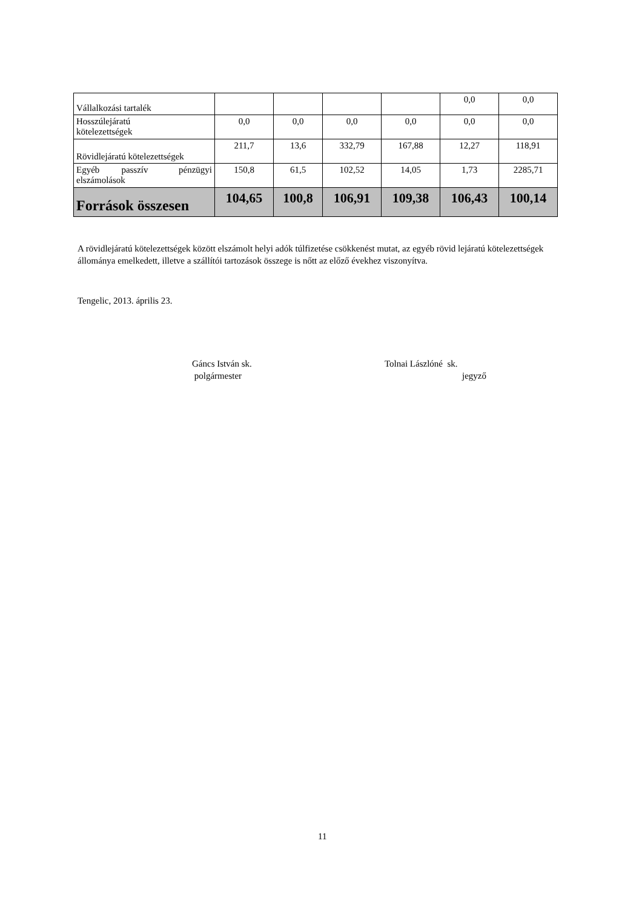| Vállalkozási tartalék | | | | | 0,0 | 0,0 |
| Hosszúlejáratú kötelezettségek | 0,0 | 0,0 | 0,0 | 0,0 | 0,0 | 0,0 |
| Rövidlejáratú kötelezettségek | 211,7 | 13,6 | 332,79 | 167,88 | 12,27 | 118,91 |
| Egyéb passzív pénzügyi elszámolások | 150,8 | 61,5 | 102,52 | 14,05 | 1,73 | 2285,71 |
| Források összesen | 104,65 | 100,8 | 106,91 | 109,38 | 106,43 | 100,14 |
A rövidlejáratú kötelezettségek között elszámolt helyi adók túlfizetése csökkenést mutat, az egyéb rövid lejáratú kötelezettségek állománya emelkedett, illetve a szállítói tartozások összege is nőtt az előző évekhez viszonyítva.
Tengelic, 2013. április 23.
Gáncs István sk.
polgármester
Tolnai Lászlóné sk.
jegyző
11